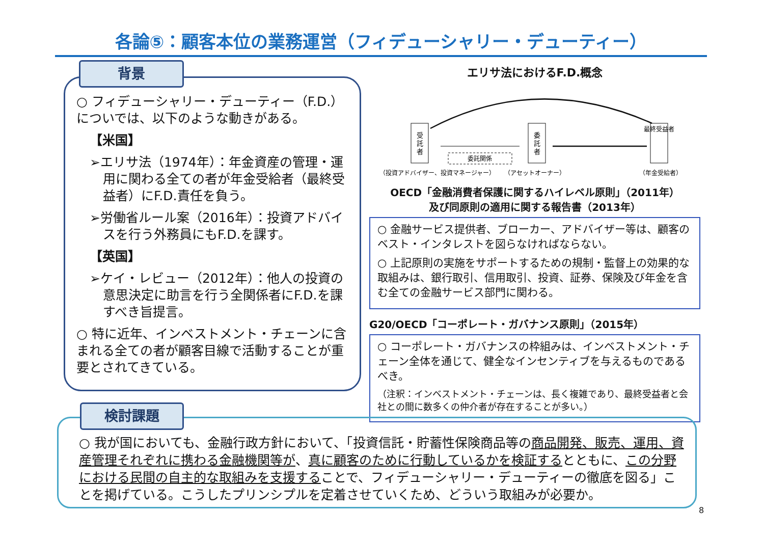各論⑤：顧客本位の業務運営（フィデューシャリー・デューティー）
○ フィデューシャリー・デューティー（F.D.）についでは、以下のような動きがある。
【米国】
➢エリサ法（1974年）：年金資産の管理・運用に関わる全ての者が年金受給者（最終受益者）にF.D.責任を負う。
➢労働省ルール案（2016年）：投資アドバイスを行う外務員にもF.D.を課す。
【英国】
➢ケイ・レビュー（2012年）：他人の投資の意思決定に助言を行う全関係者にF.D.を課すべき旨提言。
○ 特に近年、インベストメント・チェーンに含まれる全ての者が顧客目線で活動することが重要とされてきている。
背景
エリサ法におけるF.D.概念
受
託
者
委
託
者
最終受益者
委託関係
（投資アドバイザー、投資マネージャー）
（アセットオーナー）
（年金受給者）
OECD「金融消費者保護に関するハイレベル原則」（2011年）
及び同原則の適用に関する報告書（2013年）
○ 金融サービス提供者、ブローカー、アドバイザー等は、顧客のベスト・インタレストを図らなければならない。
○ 上記原則の実施をサポートするための規制・監督上の効果的な取組みは、銀行取引、信用取引、投資、証券、保険及び年金を含む全ての金融サービス部門に関わる。
G20/OECD「コーポレート・ガバナンス原則」（2015年）
○ コーポレート・ガバナンスの枠組みは、インベストメント・チェーン全体を通じて、健全なインセンティブを与えるものであるべき。
（注釈：インベストメント・チェーンは、長く複雑であり、最終受益者と会社との間に数多くの仲介者が存在することが多い。）
○ 我が国においても、金融行政方針において、「投資信託・貯蓄性保険商品等の商品開発、販売、運用、資産管理それぞれに携わる金融機関等が、真に顧客のために行動しているかを検証するとともに、この分野における民間の自主的な取組みを支援することで、フィデューシャリー・デューティーの徹底を図る」ことを掲げている。こうしたプリンシプルを定着させていくため、どういう取組みが必要か。
検討課題
8